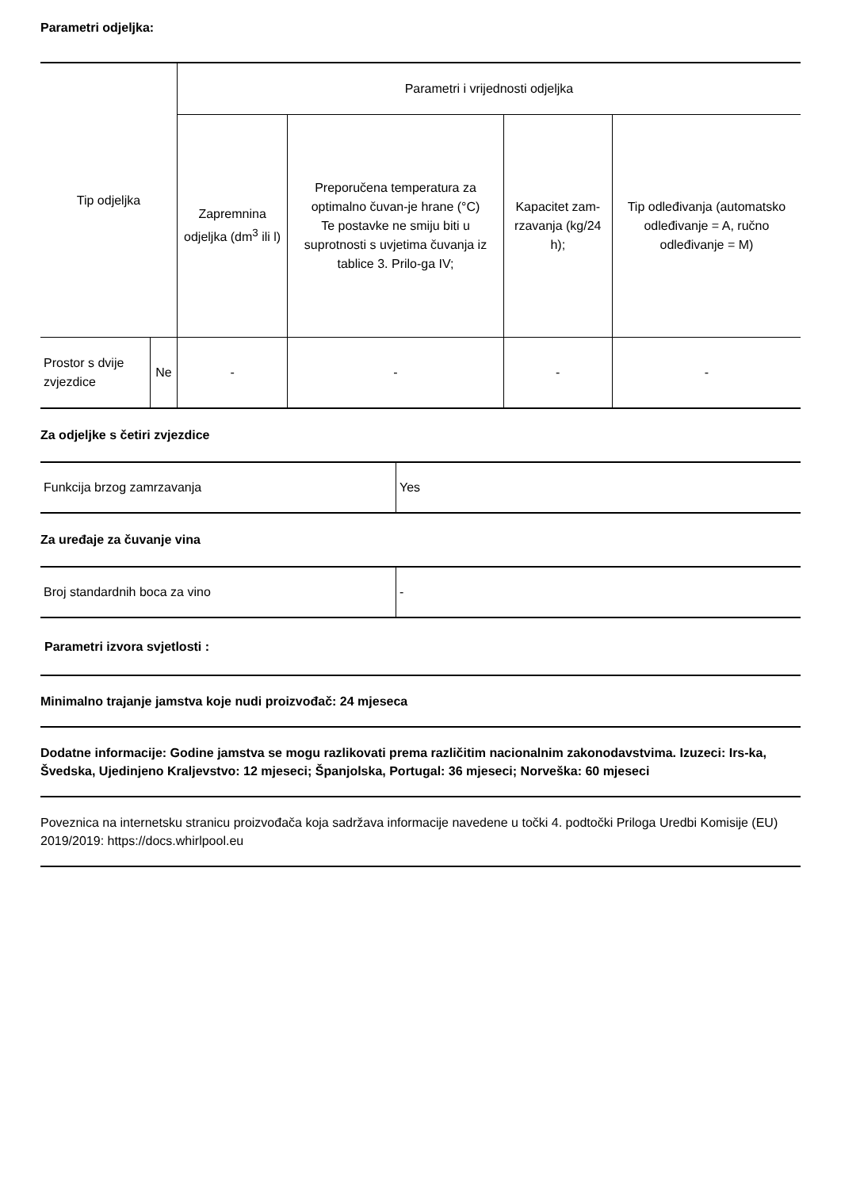Parametri odjeljka:
| Tip odjeljka | | Parametri i vrijednosti odjeljka | | | |
| --- | --- | --- | --- | --- | --- |
| | | Zapremnina odjeljka (dm<sup>3</sup> ili l) | Preporučena temperatura za optimalno čuvan-je hrane (°C) Te postavke ne smiju biti u suprotnosti s uvjetima čuvanja iz tablice 3. Prilo-ga IV; | Kapacitet zam-rzavanja (kg/24 h); | Tip odleđivanja (automatsko odleđivanje = A, ručno odleđivanje = M) |
| Prostor s dvije zvjezdice | Ne | - | - | - | - |
Za odjeljke s četiri zvjezdice
| Funkcija brzog zamrzavanja | Yes |
Za uređaje za čuvanje vina
| Broj standardnih boca za vino | - |
Parametri izvora svjetlosti :
Minimalno trajanje jamstva koje nudi proizvođač: 24 mjeseca
Dodatne informacije: Godine jamstva se mogu razlikovati prema različitim nacionalnim zakonodavstvima. Izuzeci: Irs-ka, Švedska, Ujedinjeno Kraljevstvo: 12 mjeseci; Španjolska, Portugal: 36 mjeseci; Norveška: 60 mjeseci
Poveznica na internetsku stranicu proizvođača koja sadržava informacije navedene u točki 4. podtočki Priloga Uredbi Komisije (EU) 2019/2019: https://docs.whirlpool.eu